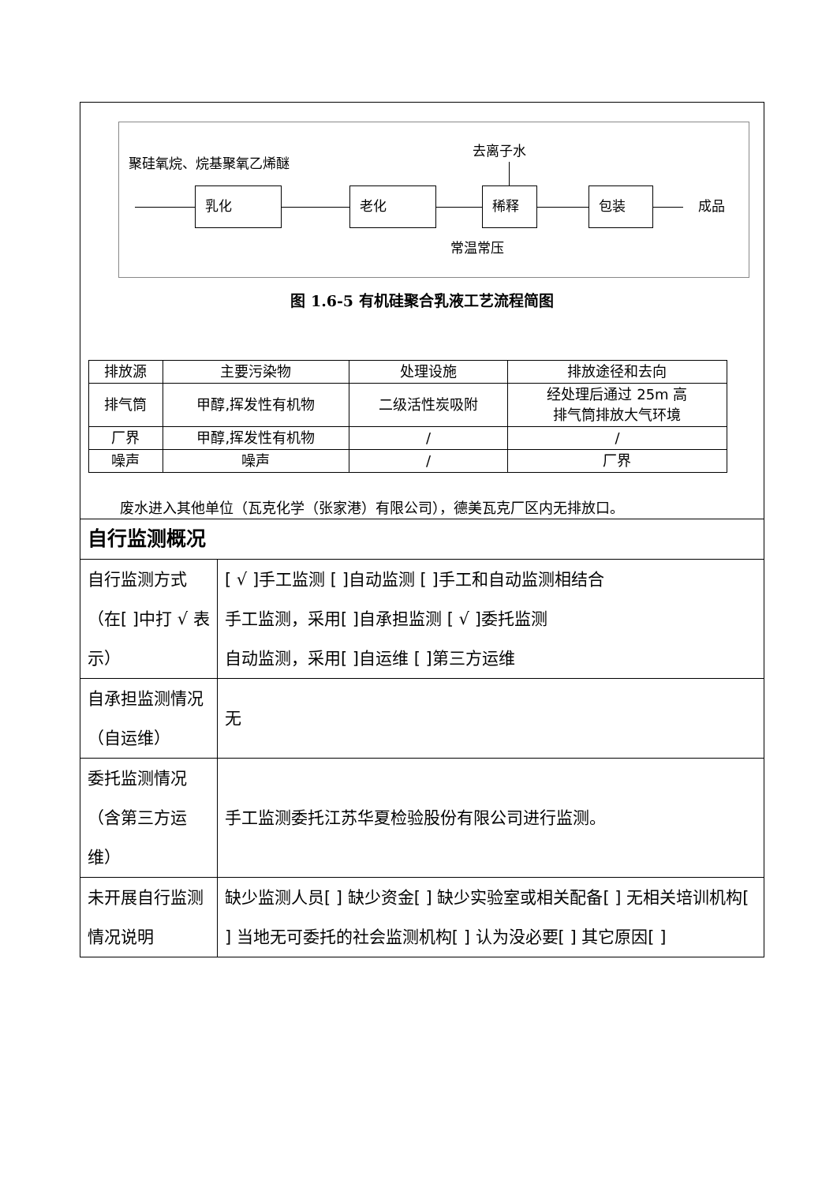| 聚硅氧烷、烷基聚氧乙烯醚 去离子水 乳化 老化 稀释 包装 成品 常温常压 图 1.6-5 有机硅聚合乳液工艺流程简图 / 排放源 / 主要污染物 / 处理设施 / 排放途径和去向 / / 排气筒 / 甲醇,挥发性有机物 / 二级活性炭吸附 / 经处理后通过 25m 高 排气筒排放大气环境 / / 厂界 / 甲醇,挥发性有机物 / / / / / / 噪声 / 噪声 / / / 厂界 / 废水进入其他单位（瓦克化学（张家港）有限公司），德美瓦克厂区内无排放口。 | |
| 自行监测概况 | |
| 自行监测方式（在[ ]中打 √ 表示） | [ √ ]手工监测 [ ]自动监测 [ ]手工和自动监测相结合 手工监测，采用[ ]自承担监测 [ √ ]委托监测 自动监测，采用[ ]自运维 [ ]第三方运维 |
| 自承担监测情况（自运维） | 无 |
| 委托监测情况（含第三方运维） | 手工监测委托江苏华夏检验股份有限公司进行监测。 |
| 未开展自行监测 情况说明 | 缺少监测人员[ ] 缺少资金[ ] 缺少实验室或相关配备[ ] 无相关培训机构[ ] 当地无可委托的社会监测机构[ ] 认为没必要[ ] 其它原因[ ] |